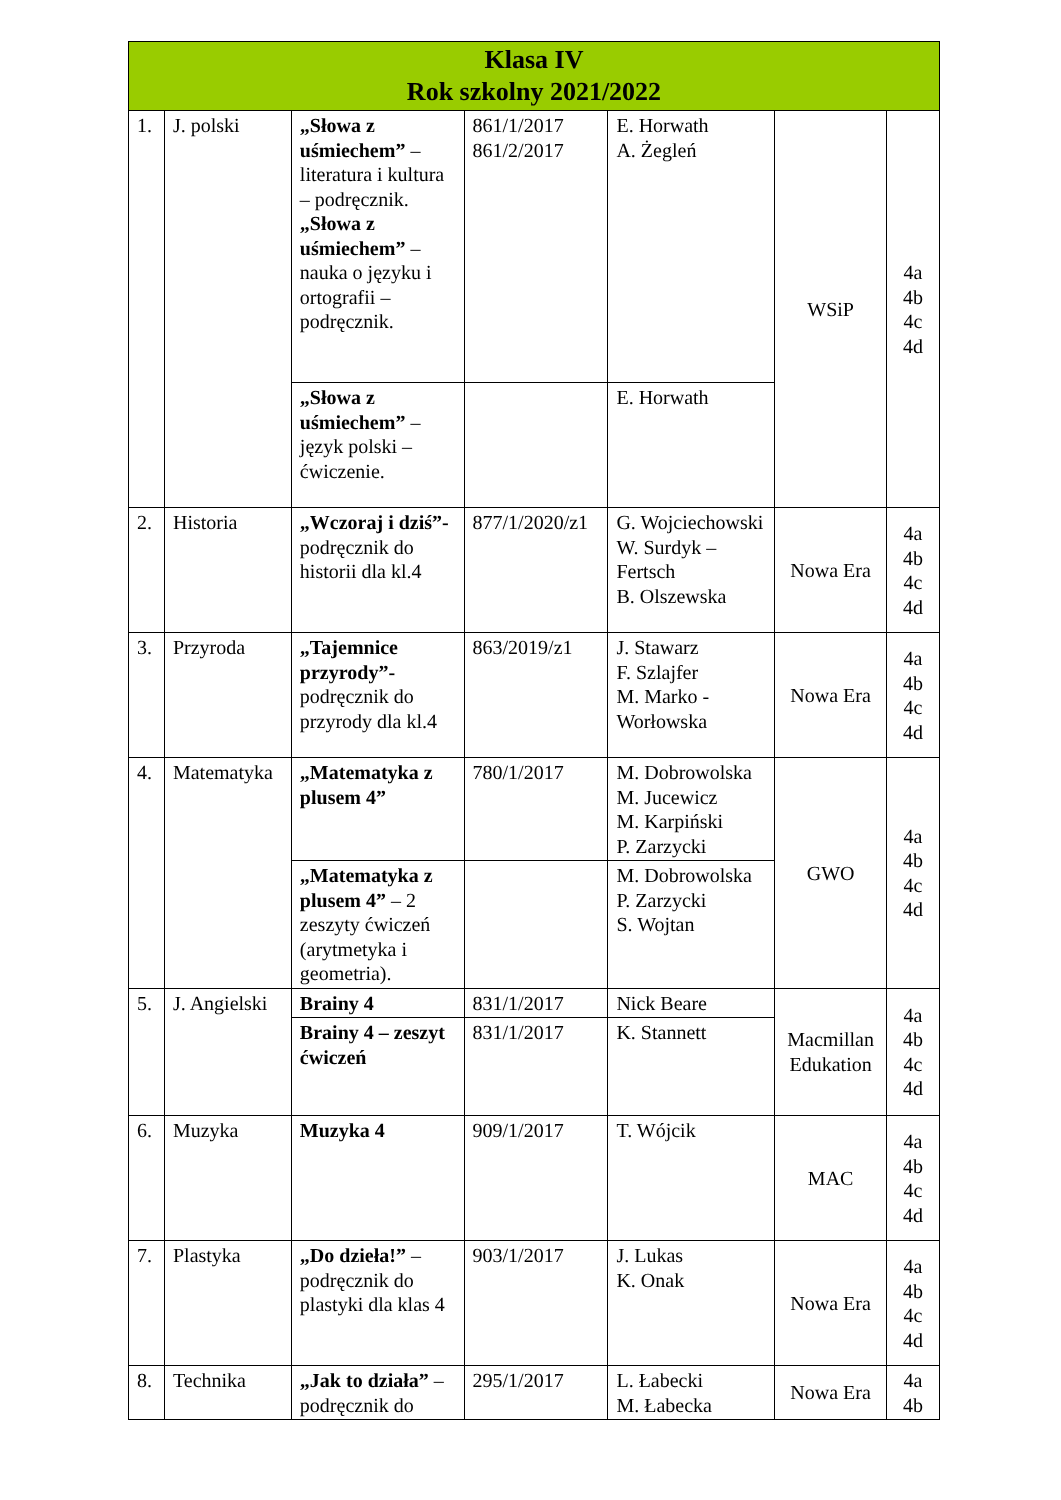| Klasa IV Rok szkolny 2021/2022 | | | | | | |
| --- | --- | --- | --- | --- | --- | --- |
| 1. | J. polski | „Słowa z uśmiechem” – literatura i kultura – podręcznik. „Słowa z uśmiechem” – nauka o języku i ortografii – podręcznik. | 861/1/2017 861/2/2017 | E. Horwath A. Żegleń | WSiP | 4a 4b 4c 4d |
| | | „Słowa z uśmiechem” – język polski – ćwiczenie. | | E. Horwath | | |
| 2. | Historia | „Wczoraj i dziś”- podręcznik do historii dla kl.4 | 877/1/2020/z1 | G. Wojciechowski W. Surdyk – Fertsch B. Olszewska | Nowa Era | 4a 4b 4c 4d |
| 3. | Przyroda | „Tajemnice przyrody”- podręcznik do przyrody dla kl.4 | 863/2019/z1 | J. Stawarz F. Szlajfer M. Marko - Worłowska | Nowa Era | 4a 4b 4c 4d |
| 4. | Matematyka | „Matematyka z plusem 4” | 780/1/2017 | M. Dobrowolska M. Jucewicz M. Karpiński P. Zarzycki | GWO | 4a 4b 4c 4d |
| | | „Matematyka z plusem 4” – 2 zeszyty ćwiczeń (arytmetyka i geometria). | | M. Dobrowolska P. Zarzycki S. Wojtan | | |
| 5. | J. Angielski | Brainy 4 | 831/1/2017 | Nick Beare | Macmillan Edukation | 4a 4b 4c 4d |
| | | Brainy 4 – zeszyt ćwiczeń | 831/1/2017 | K. Stannett | | |
| 6. | Muzyka | Muzyka 4 | 909/1/2017 | T. Wójcik | MAC | 4a 4b 4c 4d |
| 7. | Plastyka | „Do dzieła!” – podręcznik do plastyki dla klas 4 | 903/1/2017 | J. Lukas K. Onak | Nowa Era | 4a 4b 4c 4d |
| 8. | Technika | „Jak to działa” – podręcznik do | 295/1/2017 | L. Łabecki M. Łabecka | Nowa Era | 4a 4b |